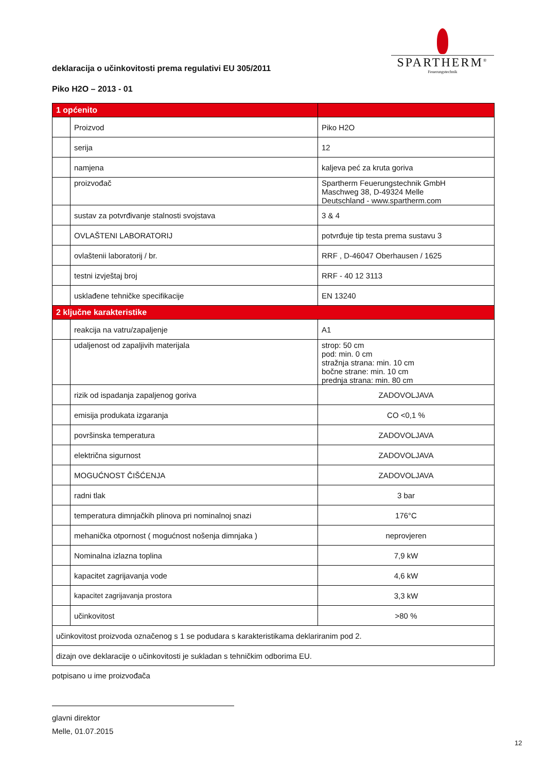deklaracija o učinkovitosti prema regulativi EU 305/2011
SPARTHERM<sup>®</sup>
Feuerungstechnik
Piko H2O – 2013 - 01
| 1 općenito | | |
| | Proizvod | Piko H2O |
| | serija | 12 |
| | namjena | kaljeva peć za kruta goriva |
| | proizvođač | Spartherm Feuerungstechnik GmbH Maschweg 38, D-49324 Melle Deutschland - www.spartherm.com |
| | sustav za potvrđivanje stalnosti svojstava | 3 & 4 |
| | OVLAŠTENI LABORATORIJ | potvrđuje tip testa prema sustavu 3 |
| | ovlaštenii laboratorij / br. | RRF , D-46047 Oberhausen / 1625 |
| | testni izvještaj broj | RRF - 40 12 3113 |
| | usklađene tehničke specifikacije | EN 13240 |
| 2 ključne karakteristike | | |
| | reakcija na vatru/zapaljenje | A1 |
| | udaljenost od zapaljivih materijala | strop: 50 cm pod: min. 0 cm stražnja strana: min. 10 cm bočne strane: min. 10 cm prednja strana: min. 80 cm |
| | rizik od ispadanja zapaljenog goriva | ZADOVOLJAVA |
| | emisija produkata izgaranja | CO <0,1 % |
| | površinska temperatura | ZADOVOLJAVA |
| | električna sigurnost | ZADOVOLJAVA |
| | MOGUĆNOST ČIŠĆENJA | ZADOVOLJAVA |
| | radni tlak | 3 bar |
| | temperatura dimnjačkih plinova pri nominalnoj snazi | 176°C |
| | mehanička otpornost ( mogućnost nošenja dimnjaka ) | neprovjeren |
| | Nominalna izlazna toplina | 7,9 kW |
| | kapacitet zagrijavanja vode | 4,6 kW |
| | kapacitet zagrijavanja prostora | 3,3 kW |
| | učinkovitost | >80 % |
| učinkovitost proizvoda označenog s 1 se podudara s karakteristikama deklariranim pod 2. | | |
| dizajn ove deklaracije o učinkovitosti je sukladan s tehničkim odborima EU. | | |
potpisano u ime proizvođača
glavni direktor
Melle, 01.07.2015
12